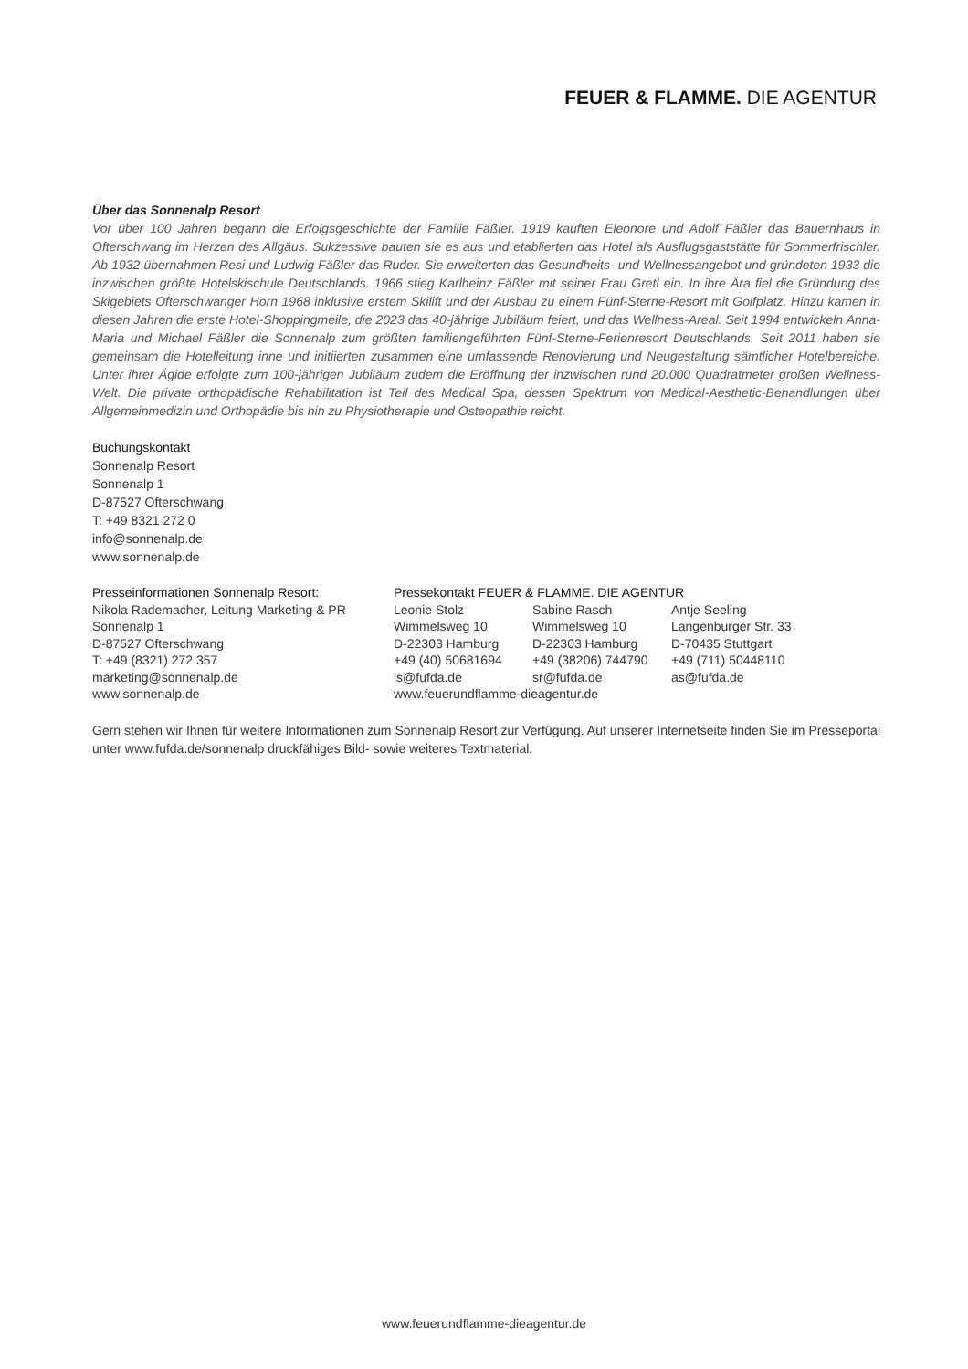FEUER & FLAMME. DIE AGENTUR
Über das Sonnenalp Resort
Vor über 100 Jahren begann die Erfolgsgeschichte der Familie Fäßler. 1919 kauften Eleonore und Adolf Fäßler das Bauernhaus in Ofterschwang im Herzen des Allgäus. Sukzessive bauten sie es aus und etablierten das Hotel als Ausflugsgaststätte für Sommerfrischler. Ab 1932 übernahmen Resi und Ludwig Fäßler das Ruder. Sie erweiterten das Gesundheits- und Wellnessangebot und gründeten 1933 die inzwischen größte Hotelskischule Deutschlands. 1966 stieg Karlheinz Fäßler mit seiner Frau Gretl ein. In ihre Ära fiel die Gründung des Skigebiets Ofterschwanger Horn 1968 inklusive erstem Skilift und der Ausbau zu einem Fünf-Sterne-Resort mit Golfplatz. Hinzu kamen in diesen Jahren die erste Hotel-Shoppingmeile, die 2023 das 40-jährige Jubiläum feiert, und das Wellness-Areal. Seit 1994 entwickeln Anna-Maria und Michael Fäßler die Sonnenalp zum größten familiengeführten Fünf-Sterne-Ferienresort Deutschlands. Seit 2011 haben sie gemeinsam die Hotelleitung inne und initiierten zusammen eine umfassende Renovierung und Neugestaltung sämtlicher Hotelbereiche. Unter ihrer Ägide erfolgte zum 100-jährigen Jubiläum zudem die Eröffnung der inzwischen rund 20.000 Quadratmeter großen Wellness-Welt. Die private orthopädische Rehabilitation ist Teil des Medical Spa, dessen Spektrum von Medical-Aesthetic-Behandlungen über Allgemeinmedizin und Orthopädie bis hin zu Physiotherapie und Osteopathie reicht.
Buchungskontakt
Sonnenalp Resort
Sonnenalp 1
D-87527 Ofterschwang
T: +49 8321 272 0
info@sonnenalp.de
www.sonnenalp.de
Presseinformationen Sonnenalp Resort:
Nikola Rademacher, Leitung Marketing & PR
Sonnenalp 1
D-87527 Ofterschwang
T: +49 (8321) 272 357
marketing@sonnenalp.de
www.sonnenalp.de
Pressekontakt FEUER & FLAMME. DIE AGENTUR
Leonie Stolz
Wimmelsweg 10
D-22303 Hamburg
+49 (40) 50681694
ls@fufda.de
Sabine Rasch
Wimmelsweg 10
D-22303 Hamburg
+49 (38206) 744790
sr@fufda.de
Antje Seeling
Langenburger Str. 33
D-70435 Stuttgart
+49 (711) 50448110
as@fufda.de
www.feuerundflamme-dieagentur.de
Gern stehen wir Ihnen für weitere Informationen zum Sonnenalp Resort zur Verfügung. Auf unserer Internetseite finden Sie im Presseportal unter www.fufda.de/sonnenalp druckfähiges Bild- sowie weiteres Textmaterial.
www.feuerundflamme-dieagentur.de